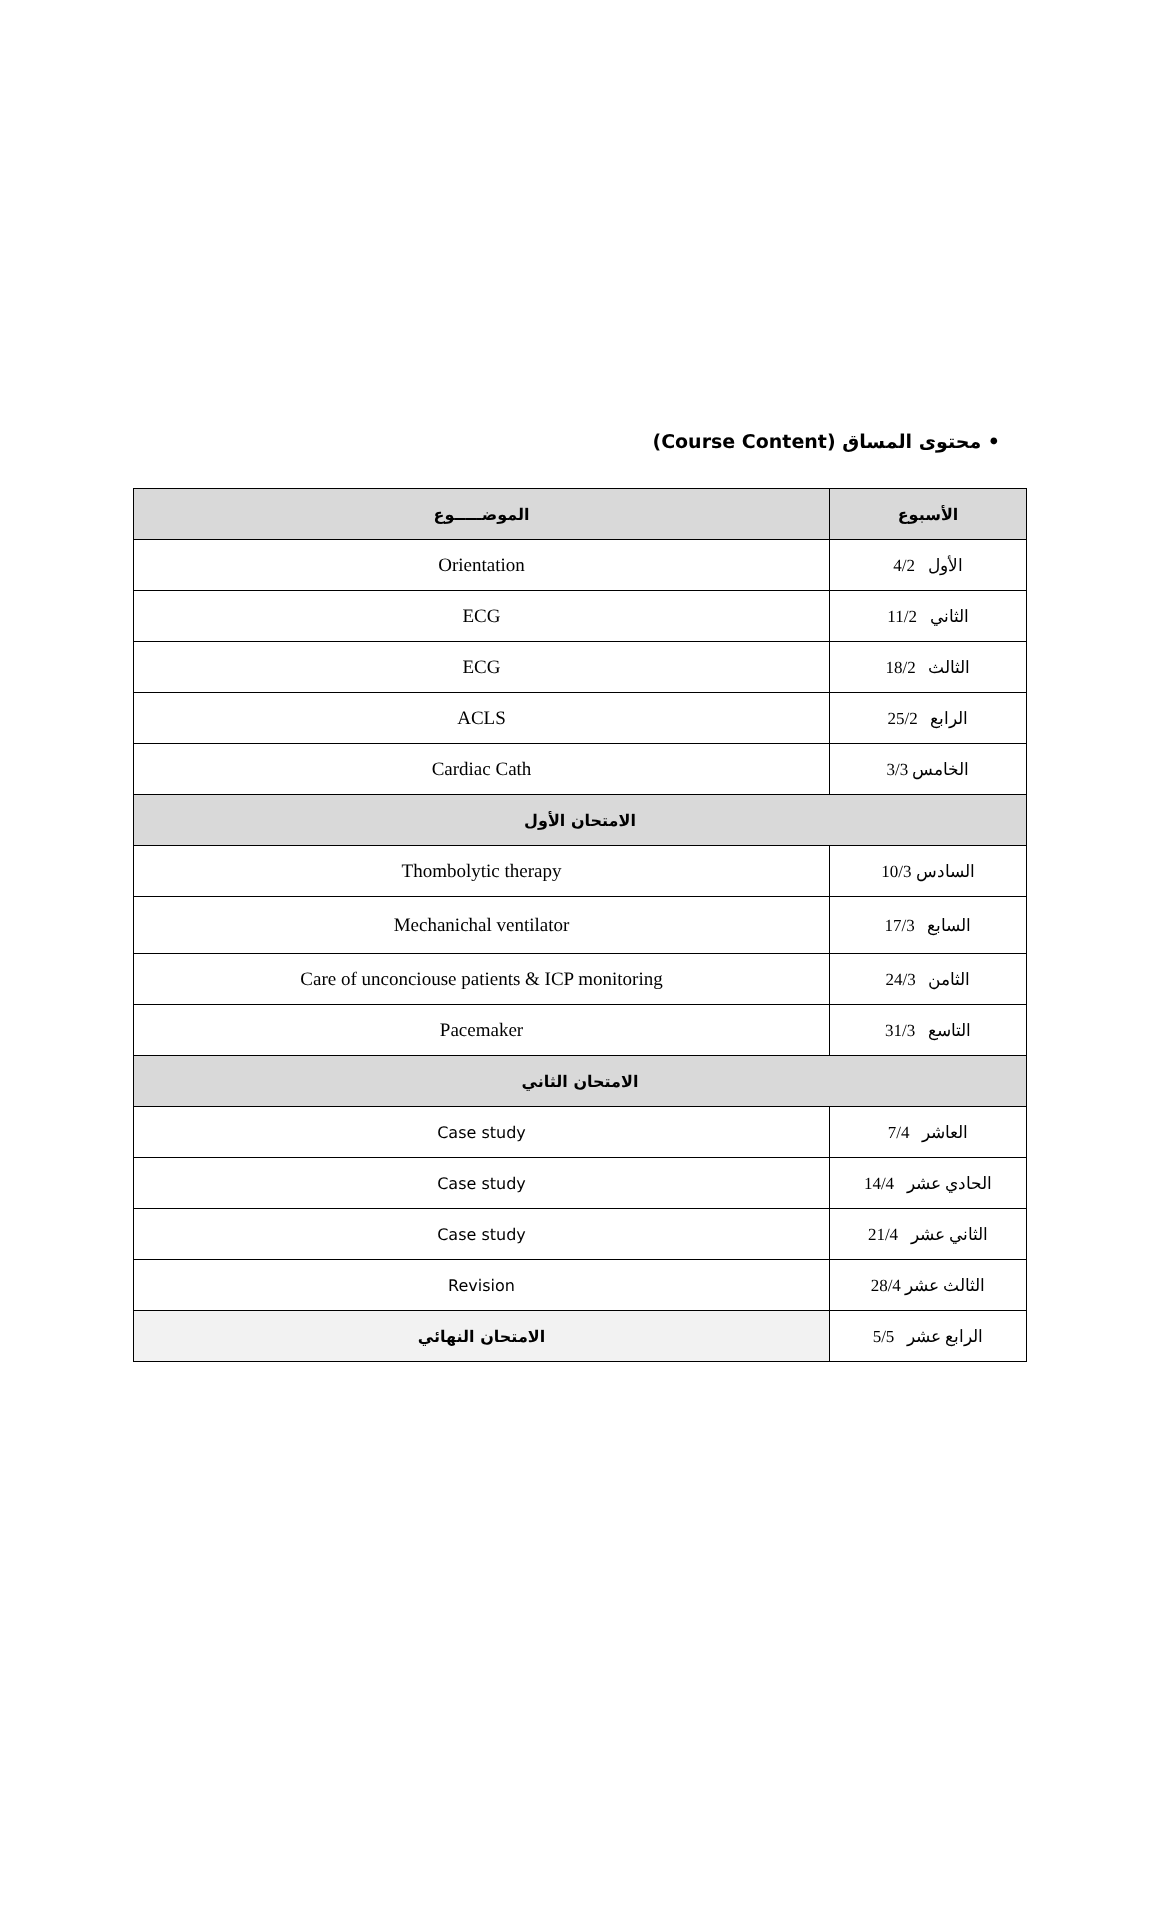• محتوى المساق (Course Content)
| الأسبوع | الموضـــــوع |
| --- | --- |
| الأول 4/2 | Orientation |
| الثاني 11/2 | ECG |
| الثالث 18/2 | ECG |
| الرابع 25/2 | ACLS |
| الخامس 3/3 | Cardiac Cath |
| الامتحان الأول | |
| السادس 10/3 | Thombolytic therapy |
| السابع 17/3 | Mechanichal ventilator |
| الثامن 24/3 | Care of unconciouse patients & ICP monitoring |
| التاسع 31/3 | Pacemaker |
| الامتحان الثاني | |
| العاشر 7/4 | Case study |
| الحادي عشر 14/4 | Case study |
| الثاني عشر 21/4 | Case study |
| الثالث عشر 28/4 | Revision |
| الرابع عشر 5/5 | الامتحان النهائي |